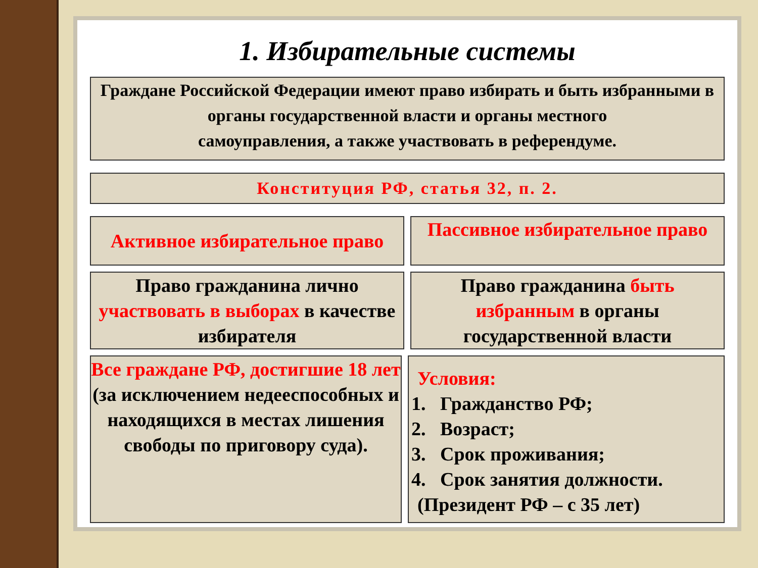1. Избирательные системы
Граждане Российской Федерации имеют право избирать и быть избранными в органы государственной власти и органы местного
самоуправления, а также участвовать в референдуме.
Конституция РФ, статья 32, п. 2.
Активное избирательное право
Пассивное избирательное право
Право гражданина лично участвовать в выборах в качестве избирателя
Право гражданина быть избранным в органы государственной власти
Все граждане РФ, достигшие 18 лет (за исключением недееспособных и находящихся в местах лишения свободы по приговору суда).
Условия:
1. Гражданство РФ;
2. Возраст;
3. Срок проживания;
4. Срок занятия должности.
(Президент РФ – с 35 лет)